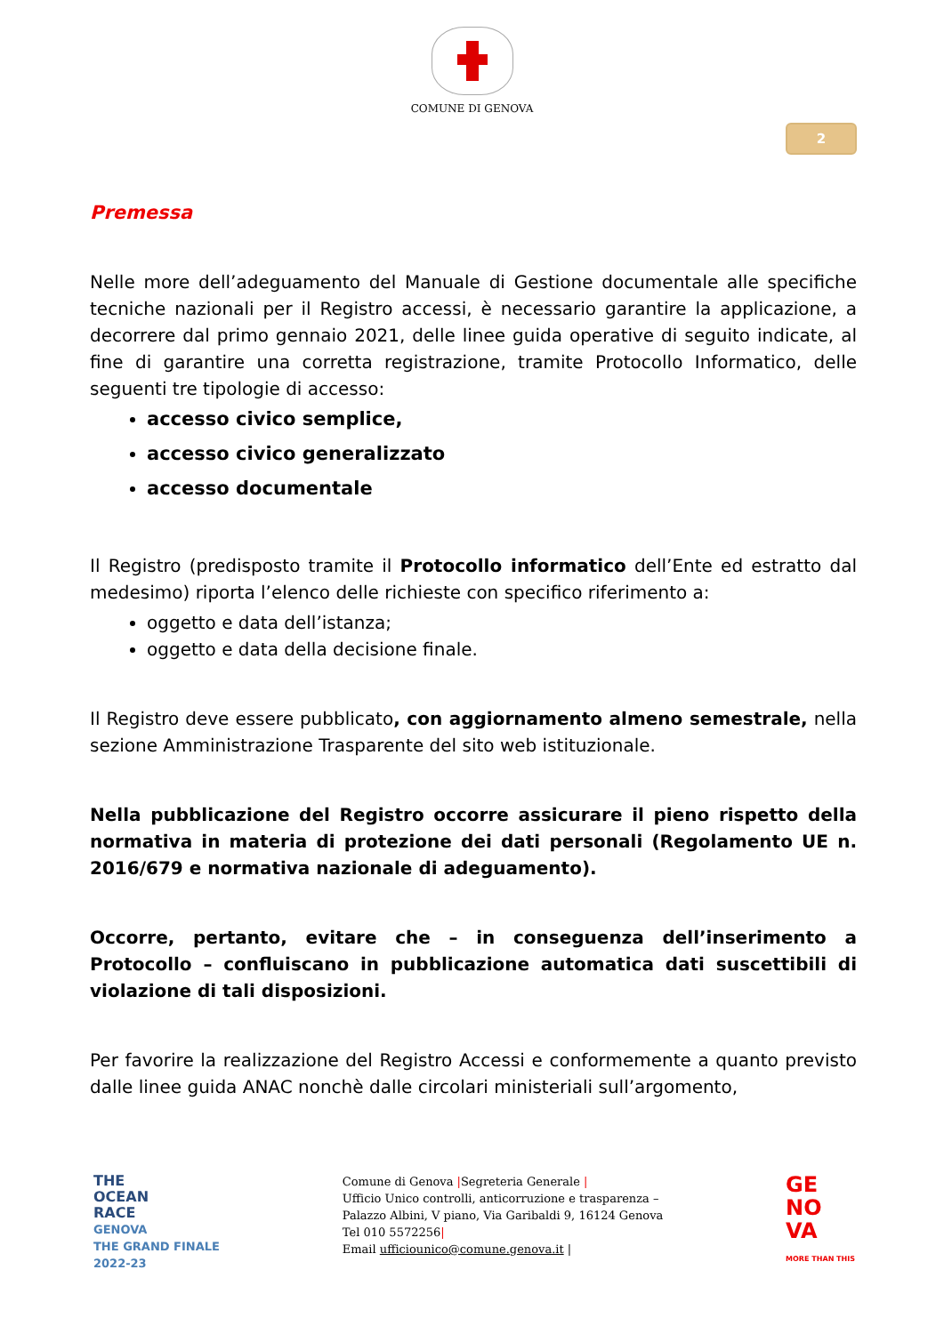COMUNE DI GENOVA
2
Premessa
Nelle more dell’adeguamento del Manuale di Gestione documentale alle specifiche tecniche nazionali per il Registro accessi, è necessario garantire la applicazione, a decorrere dal primo gennaio 2021, delle linee guida operative di seguito indicate, al fine di garantire una corretta registrazione, tramite Protocollo Informatico, delle seguenti tre tipologie di accesso:
accesso civico semplice,
accesso civico generalizzato
accesso documentale
Il Registro (predisposto tramite il Protocollo informatico dell’Ente ed estratto dal medesimo) riporta l’elenco delle richieste con specifico riferimento a:
oggetto e data dell’istanza;
oggetto e data della decisione finale.
Il Registro deve essere pubblicato, con aggiornamento almeno semestrale, nella sezione Amministrazione Trasparente del sito web istituzionale.
Nella pubblicazione del Registro occorre assicurare il pieno rispetto della normativa in materia di protezione dei dati personali (Regolamento UE n. 2016/679 e normativa nazionale di adeguamento).
Occorre, pertanto, evitare che – in conseguenza dell’inserimento a Protocollo – confluiscano in pubblicazione automatica dati suscettibili di violazione di tali disposizioni.
Per favorire la realizzazione del Registro Accessi e conformemente a quanto previsto dalle linee guida ANAC nonchè dalle circolari ministeriali sull’argomento,
THE
OCEAN
RACE
GENOVA
THE GRAND FINALE
2022-23
Comune di Genova |Segreteria Generale |
Ufficio Unico controlli, anticorruzione e trasparenza –
Palazzo Albini, V piano, Via Garibaldi 9, 16124 Genova
Tel 010 5572256|
Email ufficiounico@comune.genova.it |
GE
NO
VA
MORE THAN THIS